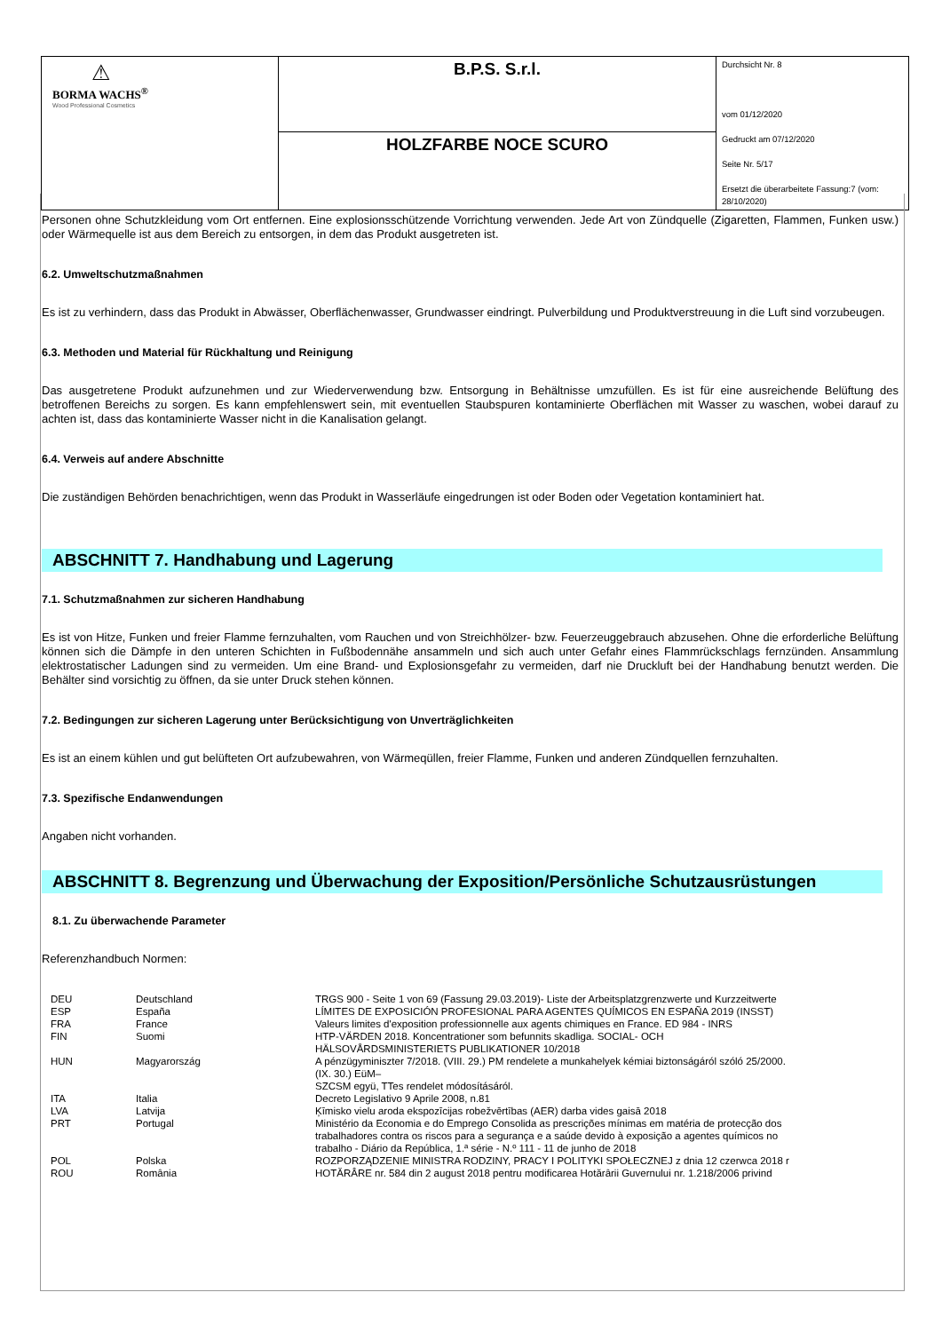| ⚠ BORMA WACHS<sup>®</sup> Wood Professional Cosmetics | B.P.S. S.r.l. | Durchsicht Nr. 8 vom 01/12/2020 Gedruckt am 07/12/2020 Seite Nr. 5/17 Ersetzt die überarbeitete Fassung:7 (vom: 28/10/2020) |
| | HOLZFARBE NOCE SCURO | |
Personen ohne Schutzkleidung vom Ort entfernen. Eine explosionsschützende Vorrichtung verwenden. Jede Art von Zündquelle (Zigaretten, Flammen, Funken usw.) oder Wärmequelle ist aus dem Bereich zu entsorgen, in dem das Produkt ausgetreten ist.
6.2. Umweltschutzmaßnahmen
Es ist zu verhindern, dass das Produkt in Abwässer, Oberflächenwasser, Grundwasser eindringt. Pulverbildung und Produktverstreuung in die Luft sind vorzubeugen.
6.3. Methoden und Material für Rückhaltung und Reinigung
Das ausgetretene Produkt aufzunehmen und zur Wiederverwendung bzw. Entsorgung in Behältnisse umzufüllen. Es ist für eine ausreichende Belüftung des betroffenen Bereichs zu sorgen. Es kann empfehlenswert sein, mit eventuellen Staubspuren kontaminierte Oberflächen mit Wasser zu waschen, wobei darauf zu achten ist, dass das kontaminierte Wasser nicht in die Kanalisation gelangt.
6.4. Verweis auf andere Abschnitte
Die zuständigen Behörden benachrichtigen, wenn das Produkt in Wasserläufe eingedrungen ist oder Boden oder Vegetation kontaminiert hat.
ABSCHNITT 7. Handhabung und Lagerung
7.1. Schutzmaßnahmen zur sicheren Handhabung
Es ist von Hitze, Funken und freier Flamme fernzuhalten, vom Rauchen und von Streichhölzer- bzw. Feuerzeuggebrauch abzusehen. Ohne die erforderliche Belüftung können sich die Dämpfe in den unteren Schichten in Fußbodennähe ansammeln und sich auch unter Gefahr eines Flammrückschlags fernzünden. Ansammlung elektrostatischer Ladungen sind zu vermeiden. Um eine Brand- und Explosionsgefahr zu vermeiden, darf nie Druckluft bei der Handhabung benutzt werden. Die Behälter sind vorsichtig zu öffnen, da sie unter Druck stehen können.
7.2. Bedingungen zur sicheren Lagerung unter Berücksichtigung von Unverträglichkeiten
Es ist an einem kühlen und gut belüfteten Ort aufzubewahren, von Wärmeqüllen, freier Flamme, Funken und anderen Zündquellen fernzuhalten.
7.3. Spezifische Endanwendungen
Angaben nicht vorhanden.
ABSCHNITT 8. Begrenzung und Überwachung der Exposition/Persönliche Schutzausrüstungen
8.1. Zu überwachende Parameter
Referenzhandbuch Normen:
| DEU | Deutschland | TRGS 900 - Seite 1 von 69 (Fassung 29.03.2019)- Liste der Arbeitsplatzgrenzwerte und Kurzzeitwerte |
| ESP | España | LÍMITES DE EXPOSICIÓN PROFESIONAL PARA AGENTES QUÍMICOS EN ESPAÑA 2019 (INSST) |
| FRA | France | Valeurs limites d'exposition professionnelle aux agents chimiques en France. ED 984 - INRS |
| FIN | Suomi | HTP-VÄRDEN 2018. Koncentrationer som befunnits skadliga. SOCIAL- OCH HÄLSOVÅRDSMINISTERIETS PUBLIKATIONER 10/2018 |
| HUN | Magyarország | A pénzügyminiszter 7/2018. (VIII. 29.) PM rendelete a munkahelyek kémiai biztonságáról szóló 25/2000. (IX. 30.) EüM– SZCSM együ, TTes rendelet módosításáról. |
| ITA | Italia | Decreto Legislativo 9 Aprile 2008, n.81 |
| LVA | Latvija | Ķīmisko vielu aroda ekspozīcijas robežvērtības (AER) darba vides gaisā 2018 |
| PRT | Portugal | Ministério da Economia e do Emprego Consolida as prescrições mínimas em matéria de protecção dos trabalhadores contra os riscos para a segurança e a saúde devido à exposição a agentes químicos no trabalho - Diário da República, 1.ª série - N.º 111 - 11 de junho de 2018 |
| POL | Polska | ROZPORZĄDZENIE MINISTRA RODZINY, PRACY I POLITYKI SPOŁECZNEJ z dnia 12 czerwca 2018 r |
| ROU | România | HOTĂRÂRE nr. 584 din 2 august 2018 pentru modificarea Hotărârii Guvernului nr. 1.218/2006 privind |